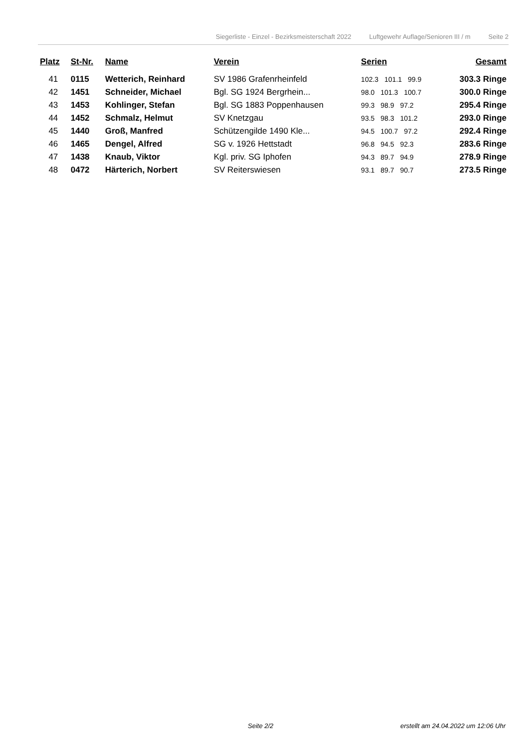Siegerliste - Einzel - Bezirksmeisterschaft 2022 Luftgewehr Auflage/Senioren III / m Seite 2
| Platz | St-Nr. | Name | Verein | Serien | Gesamt |
| --- | --- | --- | --- | --- | --- |
| 41 | 0115 | Wetterich, Reinhard | SV 1986 Grafenrheinfeld | 102.3 101.1 99.9 | 303.3 Ringe |
| 42 | 1451 | Schneider, Michael | Bgl. SG 1924 Bergrhein... | 98.0 101.3 100.7 | 300.0 Ringe |
| 43 | 1453 | Kohlinger, Stefan | Bgl. SG 1883 Poppenhausen | 99.3 98.9 97.2 | 295.4 Ringe |
| 44 | 1452 | Schmalz, Helmut | SV Knetzgau | 93.5 98.3 101.2 | 293.0 Ringe |
| 45 | 1440 | Groß, Manfred | Schützengilde 1490 Kle... | 94.5 100.7 97.2 | 292.4 Ringe |
| 46 | 1465 | Dengel, Alfred | SG v. 1926 Hettstadt | 96.8 94.5 92.3 | 283.6 Ringe |
| 47 | 1438 | Knaub, Viktor | Kgl. priv. SG Iphofen | 94.3 89.7 94.9 | 278.9 Ringe |
| 48 | 0472 | Härterich, Norbert | SV Reiterswiesen | 93.1 89.7 90.7 | 273.5 Ringe |
Seite 2/2
erstellt am 24.04.2022 um 12:06 Uhr